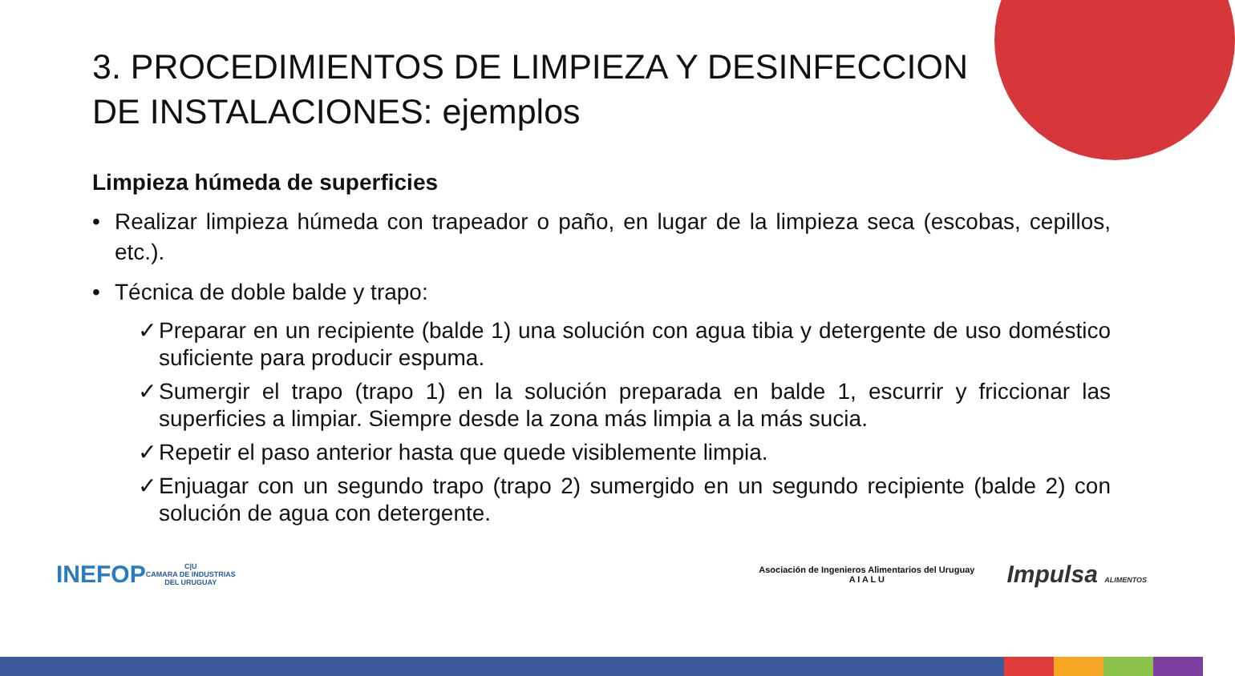3. PROCEDIMIENTOS DE LIMPIEZA Y DESINFECCION DE INSTALACIONES: ejemplos
Limpieza húmeda de superficies
• Realizar limpieza húmeda con trapeador o paño, en lugar de la limpieza seca (escobas, cepillos, etc.).
• Técnica de doble balde y trapo:
✓ Preparar en un recipiente (balde 1) una solución con agua tibia y detergente de uso doméstico suficiente para producir espuma.
✓ Sumergir el trapo (trapo 1) en la solución preparada en balde 1, escurrir y friccionar las superficies a limpiar. Siempre desde la zona más limpia a la más sucia.
✓ Repetir el paso anterior hasta que quede visiblemente limpia.
✓ Enjuagar con un segundo trapo (trapo 2) sumergido en un segundo recipiente (balde 2) con solución de agua con detergente.
INEFOP
C|U
CAMARA DE INDUSTRIAS
DEL URUGUAY
Asociación de Ingenieros Alimentarios del Uruguay
A I A L U
Impulsa ALIMENTOS